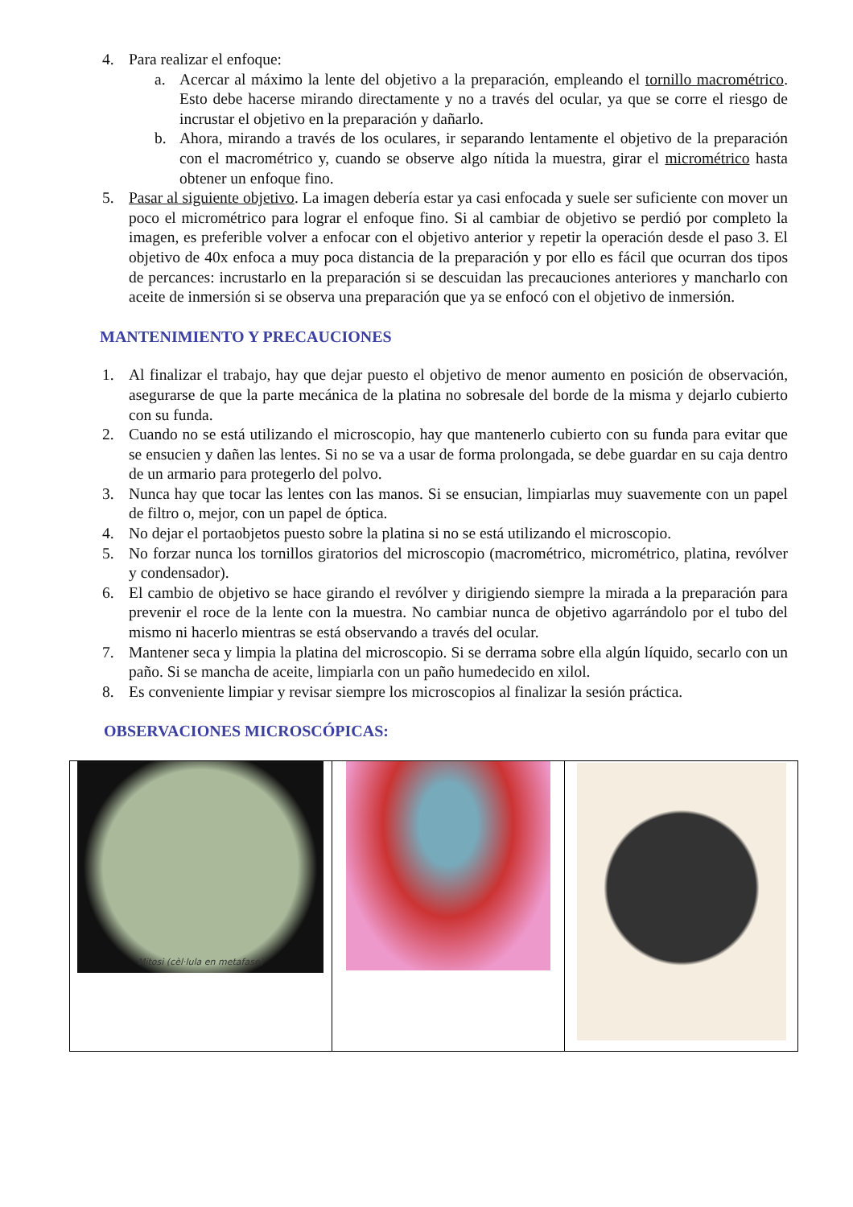4. Para realizar el enfoque:
a. Acercar al máximo la lente del objetivo a la preparación, empleando el tornillo macrométrico. Esto debe hacerse mirando directamente y no a través del ocular, ya que se corre el riesgo de incrustar el objetivo en la preparación y dañarlo.
b. Ahora, mirando a través de los oculares, ir separando lentamente el objetivo de la preparación con el macrométrico y, cuando se observe algo nítida la muestra, girar el micrométrico hasta obtener un enfoque fino.
5. Pasar al siguiente objetivo. La imagen debería estar ya casi enfocada y suele ser suficiente con mover un poco el micrométrico para lograr el enfoque fino. Si al cambiar de objetivo se perdió por completo la imagen, es preferible volver a enfocar con el objetivo anterior y repetir la operación desde el paso 3. El objetivo de 40x enfoca a muy poca distancia de la preparación y por ello es fácil que ocurran dos tipos de percances: incrustarlo en la preparación si se descuidan las precauciones anteriores y mancharlo con aceite de inmersión si se observa una preparación que ya se enfocó con el objetivo de inmersión.
MANTENIMIENTO Y PRECAUCIONES
1. Al finalizar el trabajo, hay que dejar puesto el objetivo de menor aumento en posición de observación, asegurarse de que la parte mecánica de la platina no sobresale del borde de la misma y dejarlo cubierto con su funda.
2. Cuando no se está utilizando el microscopio, hay que mantenerlo cubierto con su funda para evitar que se ensucien y dañen las lentes. Si no se va a usar de forma prolongada, se debe guardar en su caja dentro de un armario para protegerlo del polvo.
3. Nunca hay que tocar las lentes con las manos. Si se ensucian, limpiarlas muy suavemente con un papel de filtro o, mejor, con un papel de óptica.
4. No dejar el portaobjetos puesto sobre la platina si no se está utilizando el microscopio.
5. No forzar nunca los tornillos giratorios del microscopio (macrométrico, micrométrico, platina, revólver y condensador).
6. El cambio de objetivo se hace girando el revólver y dirigiendo siempre la mirada a la preparación para prevenir el roce de la lente con la muestra. No cambiar nunca de objetivo agarrándolo por el tubo del mismo ni hacerlo mientras se está observando a través del ocular.
7. Mantener seca y limpia la platina del microscopio. Si se derrama sobre ella algún líquido, secarlo con un paño. Si se mancha de aceite, limpiarla con un paño humedecido en xilol.
8. Es conveniente limpiar y revisar siempre los microscopios al finalizar la sesión práctica.
OBSERVACIONES MICROSCÓPICAS:
| Mitosi (cèl·lula en metafase) | | |